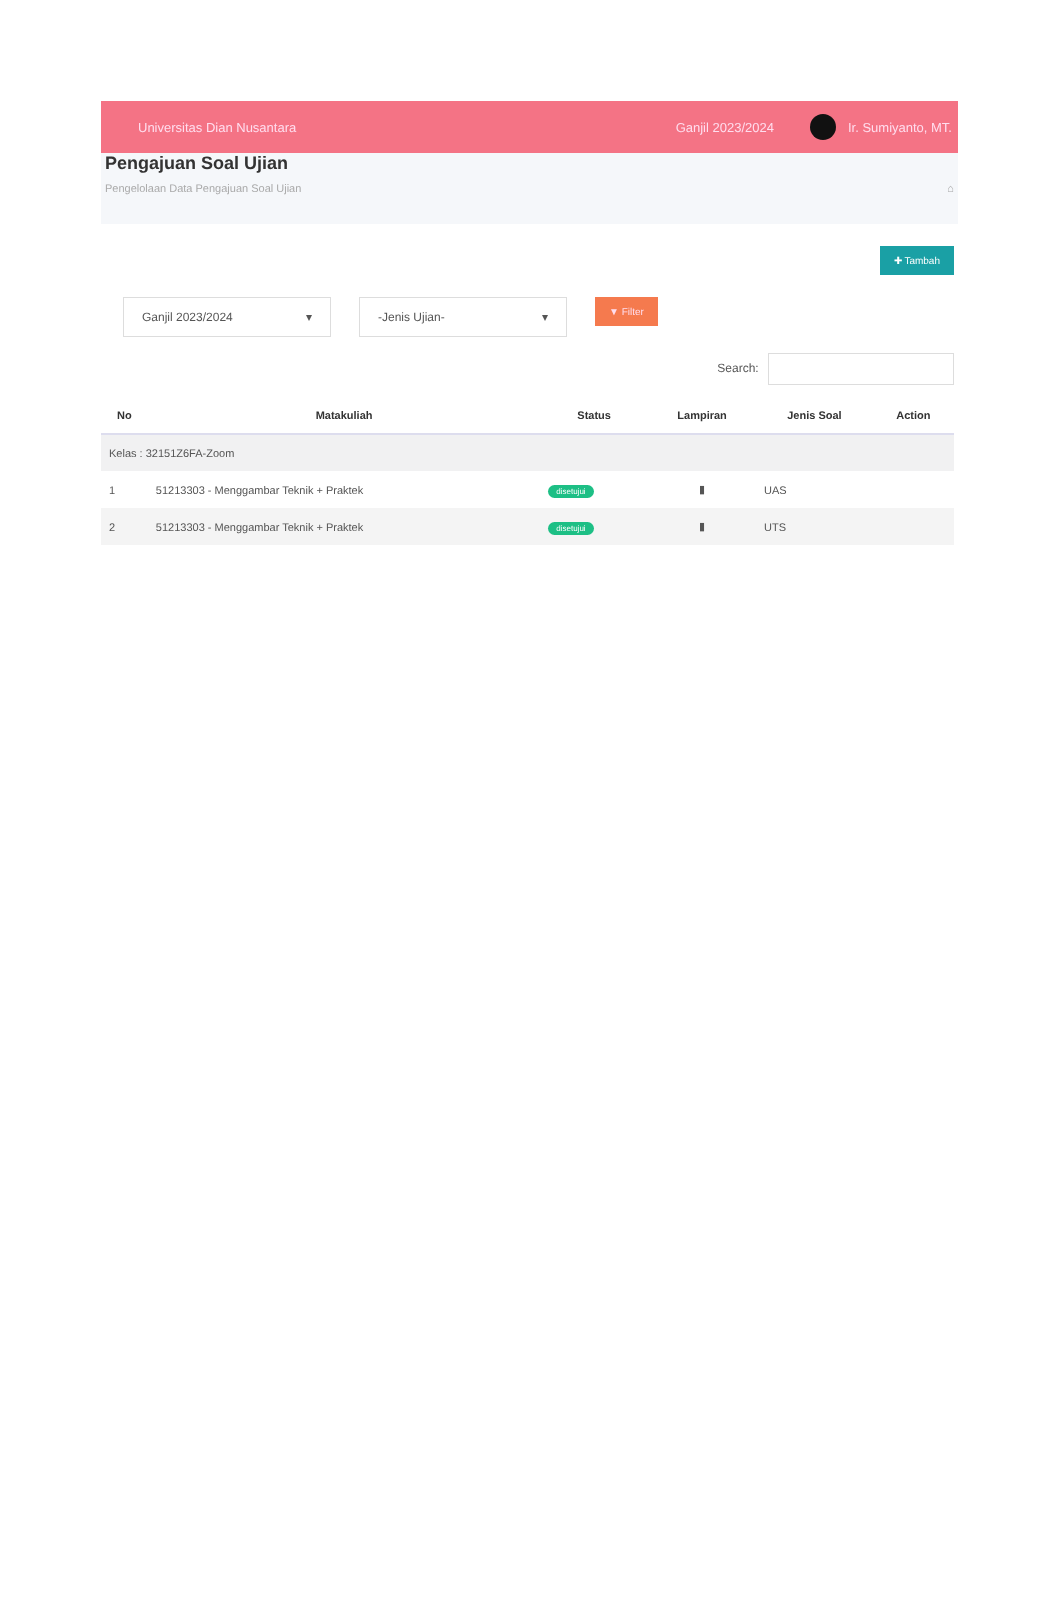Universitas Dian Nusantara Ganjil 2023/2024 Ir. Sumiyanto, MT.
Pengajuan Soal Ujian
Pengelolaan Data Pengajuan Soal Ujian ⌂
✚ Tambah
Ganjil 2023/2024 ▾ -Jenis Ujian- ▾
▼ Filter
Search:
| No | Matakuliah | Status | Lampiran | Jenis Soal | Action |
| --- | --- | --- | --- | --- | --- |
| Kelas : 32151Z6FA-Zoom | | | | | |
| 1 | 51213303 - Menggambar Teknik + Praktek | disetujui | ▮ | UAS | |
| 2 | 51213303 - Menggambar Teknik + Praktek | disetujui | ▮ | UTS | |